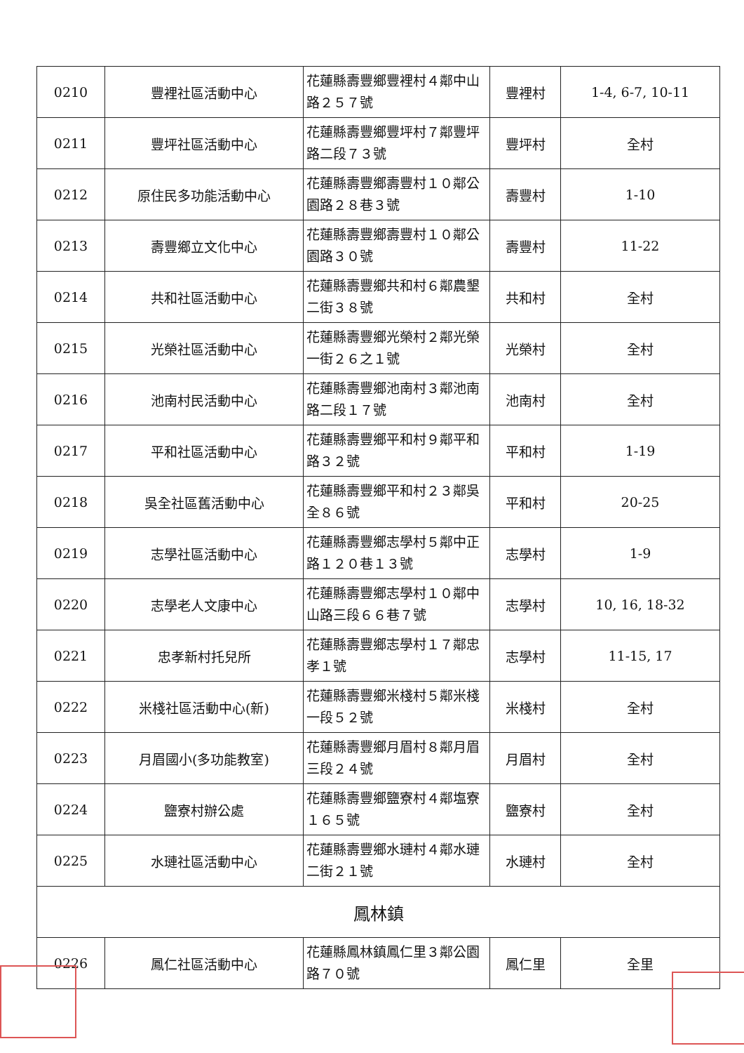| 0210 | 豐裡社區活動中心 | 花蓮縣壽豐鄉豐裡村４鄰中山路２５７號 | 豐裡村 | 1-4, 6-7, 10-11 |
| 0211 | 豐坪社區活動中心 | 花蓮縣壽豐鄉豐坪村７鄰豐坪路二段７３號 | 豐坪村 | 全村 |
| 0212 | 原住民多功能活動中心 | 花蓮縣壽豐鄉壽豐村１０鄰公園路２８巷３號 | 壽豐村 | 1-10 |
| 0213 | 壽豐鄉立文化中心 | 花蓮縣壽豐鄉壽豐村１０鄰公園路３０號 | 壽豐村 | 11-22 |
| 0214 | 共和社區活動中心 | 花蓮縣壽豐鄉共和村６鄰農墾二街３８號 | 共和村 | 全村 |
| 0215 | 光榮社區活動中心 | 花蓮縣壽豐鄉光榮村２鄰光榮一街２６之１號 | 光榮村 | 全村 |
| 0216 | 池南村民活動中心 | 花蓮縣壽豐鄉池南村３鄰池南路二段１７號 | 池南村 | 全村 |
| 0217 | 平和社區活動中心 | 花蓮縣壽豐鄉平和村９鄰平和路３２號 | 平和村 | 1-19 |
| 0218 | 吳全社區舊活動中心 | 花蓮縣壽豐鄉平和村２３鄰吳全８６號 | 平和村 | 20-25 |
| 0219 | 志學社區活動中心 | 花蓮縣壽豐鄉志學村５鄰中正路１２０巷１３號 | 志學村 | 1-9 |
| 0220 | 志學老人文康中心 | 花蓮縣壽豐鄉志學村１０鄰中山路三段６６巷７號 | 志學村 | 10, 16, 18-32 |
| 0221 | 忠孝新村托兒所 | 花蓮縣壽豐鄉志學村１７鄰忠孝１號 | 志學村 | 11-15, 17 |
| 0222 | 米棧社區活動中心(新) | 花蓮縣壽豐鄉米棧村５鄰米棧一段５２號 | 米棧村 | 全村 |
| 0223 | 月眉國小(多功能教室) | 花蓮縣壽豐鄉月眉村８鄰月眉三段２４號 | 月眉村 | 全村 |
| 0224 | 鹽寮村辦公處 | 花蓮縣壽豐鄉鹽寮村４鄰塩寮１６５號 | 鹽寮村 | 全村 |
| 0225 | 水璉社區活動中心 | 花蓮縣壽豐鄉水璉村４鄰水璉二街２１號 | 水璉村 | 全村 |
| 鳳林鎮 | | | | |
| 0226 | 鳳仁社區活動中心 | 花蓮縣鳳林鎮鳳仁里３鄰公園路７０號 | 鳳仁里 | 全里 |